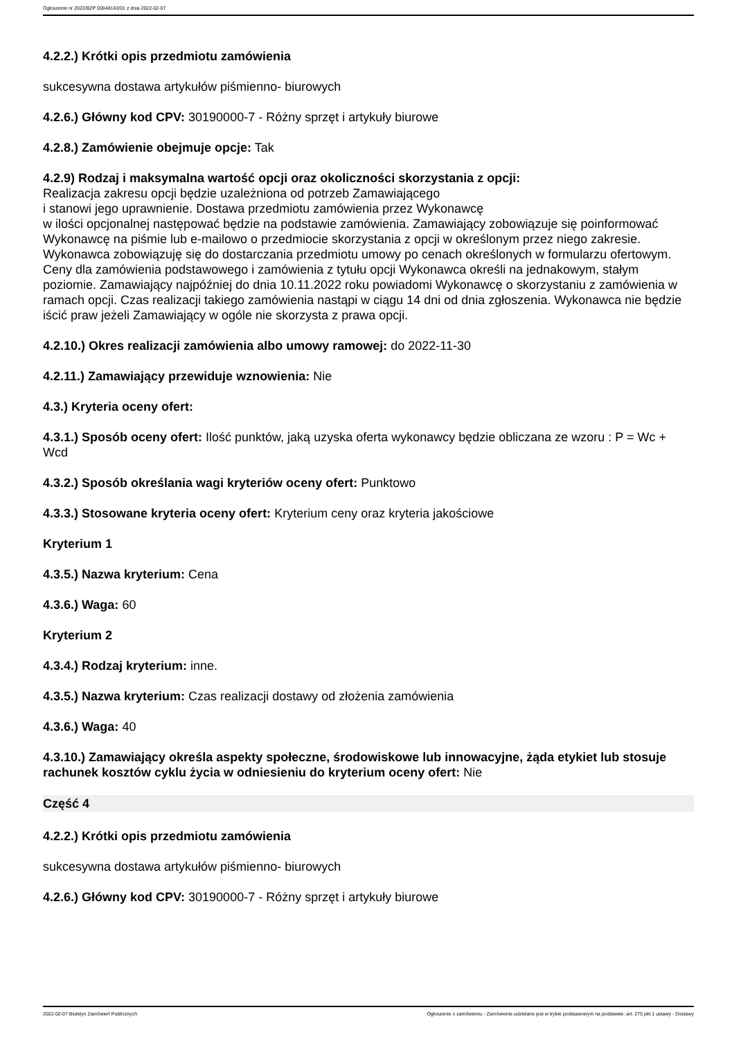Ogłoszenie nr 2022/BZP 00048163/01 z dnia 2022-02-07
4.2.2.) Krótki opis przedmiotu zamówienia
sukcesywna dostawa artykułów piśmienno- biurowych
4.2.6.) Główny kod CPV: 30190000-7 - Różny sprzęt i artykuły biurowe
4.2.8.) Zamówienie obejmuje opcje: Tak
4.2.9) Rodzaj i maksymalna wartość opcji oraz okoliczności skorzystania z opcji:
Realizacja zakresu opcji będzie uzależniona od potrzeb Zamawiającego
i stanowi jego uprawnienie. Dostawa przedmiotu zamówienia przez Wykonawcę
w ilości opcjonalnej następować będzie na podstawie zamówienia. Zamawiający zobowiązuje się poinformować Wykonawcę na piśmie lub e-mailowo o przedmiocie skorzystania z opcji w określonym przez niego zakresie. Wykonawca zobowiązuję się do dostarczania przedmiotu umowy po cenach określonych w formularzu ofertowym. Ceny dla zamówienia podstawowego i zamówienia z tytułu opcji Wykonawca określi na jednakowym, stałym poziomie. Zamawiający najpóźniej do dnia 10.11.2022 roku powiadomi Wykonawcę o skorzystaniu z zamówienia w ramach opcji. Czas realizacji takiego zamówienia nastąpi w ciągu 14 dni od dnia zgłoszenia. Wykonawca nie będzie iścić praw jeżeli Zamawiający w ogóle nie skorzysta z prawa opcji.
4.2.10.) Okres realizacji zamówienia albo umowy ramowej: do 2022-11-30
4.2.11.) Zamawiający przewiduje wznowienia: Nie
4.3.) Kryteria oceny ofert:
4.3.1.) Sposób oceny ofert: Ilość punktów, jaką uzyska oferta wykonawcy będzie obliczana ze wzoru : P = Wc + Wcd
4.3.2.) Sposób określania wagi kryteriów oceny ofert: Punktowo
4.3.3.) Stosowane kryteria oceny ofert: Kryterium ceny oraz kryteria jakościowe
Kryterium 1
4.3.5.) Nazwa kryterium: Cena
4.3.6.) Waga: 60
Kryterium 2
4.3.4.) Rodzaj kryterium: inne.
4.3.5.) Nazwa kryterium: Czas realizacji dostawy od złożenia zamówienia
4.3.6.) Waga: 40
4.3.10.) Zamawiający określa aspekty społeczne, środowiskowe lub innowacyjne, żąda etykiet lub stosuje rachunek kosztów cyklu życia w odniesieniu do kryterium oceny ofert: Nie
Część 4
4.2.2.) Krótki opis przedmiotu zamówienia
sukcesywna dostawa artykułów piśmienno- biurowych
4.2.6.) Główny kod CPV: 30190000-7 - Różny sprzęt i artykuły biurowe
2022-02-07 Biuletyn Zamówień Publicznych Ogłoszenie o zamówieniu - Zamówienie udzielane jest w trybie podstawowym na podstawie: art. 275 pkt 1 ustawy - Dostawy